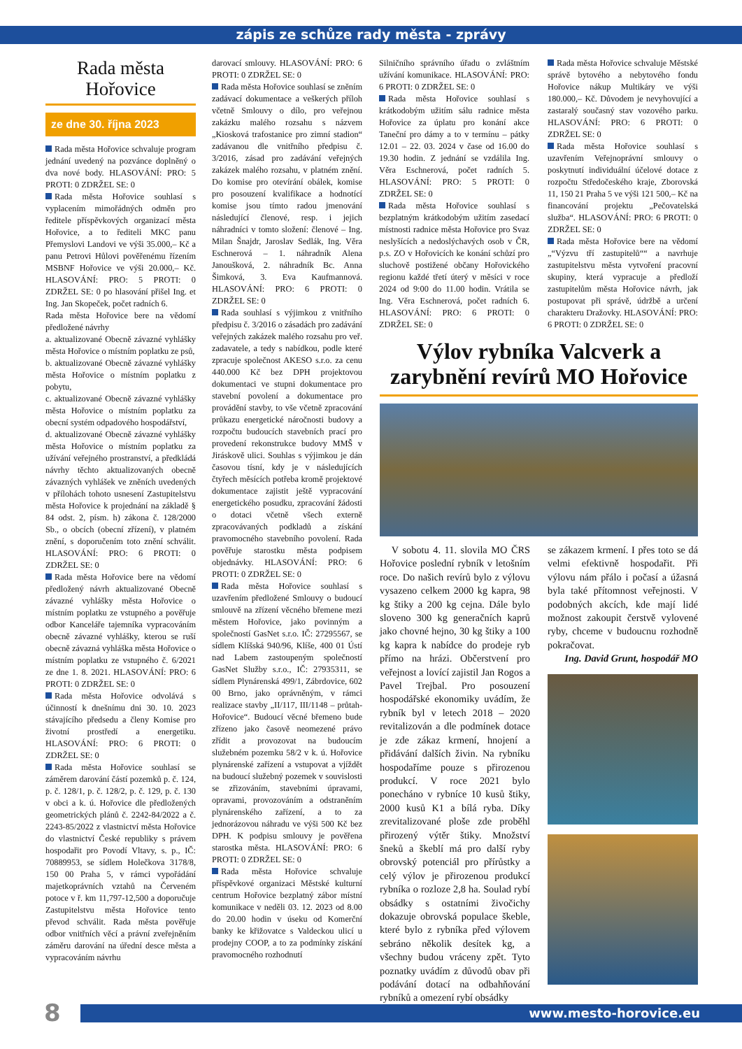zápis ze schůze rady města - zprávy
Rada města
Hořovice
ze dne 30. října 2023
Rada města Hořovice schvaluje program jednání uvedený na pozvánce doplněný o dva nové body. HLASOVÁNÍ: PRO: 5 PROTI: 0 ZDRŽEL SE: 0
Rada města Hořovice souhlasí s vyplacením mimořádných odměn pro ředitele příspěvkových organizací města Hořovice, a to řediteli MKC panu Přemyslovi Landovi ve výši 35.000,– Kč a panu Petrovi Hůlovi pověřenému řízením MSBNF Hořovice ve výši 20.000,– Kč. HLASOVÁNÍ: PRO: 5 PROTI: 0 ZDRŽEL SE: 0 po hlasování přišel Ing. et Ing. Jan Skopeček, počet radních 6.
Rada města Hořovice bere na vědomí předložené návrhy
a. aktualizované Obecně závazné vyhlášky města Hořovice o místním poplatku ze psů,
b. aktualizované Obecně závazné vyhlášky města Hořovice o místním poplatku z pobytu,
c. aktualizované Obecně závazné vyhlášky města Hořovice o místním poplatku za obecní systém odpadového hospodářství,
d. aktualizované Obecně závazné vyhlášky města Hořovice o místním poplatku za užívání veřejného prostranství, a předkládá návrhy těchto aktualizovaných obecně závazných vyhlášek ve zněních uvedených v přílohách tohoto usnesení Zastupitelstvu města Hořovice k projednání na základě § 84 odst. 2, písm. h) zákona č. 128/2000 Sb., o obcích (obecní zřízení), v platném znění, s doporučením toto znění schválit. HLASOVÁNÍ: PRO: 6 PROTI: 0 ZDRŽEL SE: 0
Rada města Hořovice bere na vědomí předložený návrh aktualizované Obecně závazné vyhlášky města Hořovice o místním poplatku ze vstupného a pověřuje odbor Kanceláře tajemníka vypracováním obecně závazné vyhlášky, kterou se ruší obecně závazná vyhláška města Hořovice o místním poplatku ze vstupného č. 6/2021 ze dne 1. 8. 2021. HLASOVÁNÍ: PRO: 6 PROTI: 0 ZDRŽEL SE: 0
Rada města Hořovice odvolává s účinností k dnešnímu dni 30. 10. 2023 stávajícího předsedu a členy Komise pro životní prostředí a energetiku. HLASOVÁNÍ: PRO: 6 PROTI: 0 ZDRŽEL SE: 0
Rada města Hořovice souhlasí se záměrem darování částí pozemků p. č. 124, p. č. 128/1, p. č. 128/2, p. č. 129, p. č. 130 v obci a k. ú. Hořovice dle předložených geometrických plánů č. 2242-84/2022 a č. 2243-85/2022 z vlastnictví města Hořovice do vlastnictví České republiky s právem hospodařit pro Povodí Vltavy, s. p., IČ: 70889953, se sídlem Holečkova 3178/8, 150 00 Praha 5, v rámci vypořádání majetkoprávních vztahů na Červeném potoce v ř. km 11,797-12,500 a doporučuje Zastupitelstvu města Hořovice tento převod schválit. Rada města pověřuje odbor vnitřních věcí a právní zveřejněním záměru darování na úřední desce města a vypracováním návrhu
darovací smlouvy. HLASOVÁNÍ: PRO: 6 PROTI: 0 ZDRŽEL SE: 0
Rada města Hořovice souhlasí se zněním zadávací dokumentace a veškerých příloh včetně Smlouvy o dílo, pro veřejnou zakázku malého rozsahu s názvem „Kiosková trafostanice pro zimní stadion“ zadávanou dle vnitřního předpisu č. 3/2016, zásad pro zadávání veřejných zakázek malého rozsahu, v platném znění. Do komise pro otevírání obálek, komise pro posouzení kvalifikace a hodnotící komise jsou tímto radou jmenování následující členové, resp. i jejich náhradníci v tomto složení: členové – Ing. Milan Šnajdr, Jaroslav Sedlák, Ing. Věra Eschnerová – 1. náhradník Alena Janoušková, 2. náhradník Bc. Anna Šimková, 3. Eva Kaufmannová. HLASOVÁNÍ: PRO: 6 PROTI: 0 ZDRŽEL SE: 0
Rada souhlasí s výjimkou z vnitřního předpisu č. 3/2016 o zásadách pro zadávání veřejných zakázek malého rozsahu pro veř. zadavatele, a tedy s nabídkou, podle které zpracuje společnost AKESO s.r.o. za cenu 440.000 Kč bez DPH projektovou dokumentaci ve stupni dokumentace pro stavební povolení a dokumentace pro provádění stavby, to vše včetně zpracování průkazu energetické náročnosti budovy a rozpočtu budoucích stavebních prací pro provedení rekonstrukce budovy MMŠ v Jiráskově ulici. Souhlas s výjimkou je dán časovou tísní, kdy je v následujících čtyřech měsících potřeba kromě projektové dokumentace zajistit ještě vypracování energetického posudku, zpracování žádosti o dotaci včetně všech externě zpracovávaných podkladů a získání pravomocného stavebního povolení. Rada pověřuje starostku města podpisem objednávky. HLASOVÁNÍ: PRO: 6 PROTI: 0 ZDRŽEL SE: 0
Rada města Hořovice souhlasí s uzavřením předložené Smlouvy o budoucí smlouvě na zřízení věcného břemene mezi městem Hořovice, jako povinným a společností GasNet s.r.o. IČ: 27295567, se sídlem Klíšská 940/96, Klíše, 400 01 Ústí nad Labem zastoupeným společností GasNet Služby s.r.o., IČ: 27935311, se sídlem Plynárenská 499/1, Zábrdovice, 602 00 Brno, jako oprávněným, v rámci realizace stavby „II/117, III/1148 – průtah-Hořovice“. Budoucí věcné břemeno bude zřízeno jako časově neomezené právo zřídit a provozovat na budoucím služebném pozemku 58/2 v k. ú. Hořovice plynárenské zařízení a vstupovat a vjíždět na budoucí služebný pozemek v souvislosti se zřizováním, stavebními úpravami, opravami, provozováním a odstraněním plynárenského zařízení, a to za jednorázovou náhradu ve výši 500 Kč bez DPH. K podpisu smlouvy je pověřena starostka města. HLASOVÁNÍ: PRO: 6 PROTI: 0 ZDRŽEL SE: 0
Rada města Hořovice schvaluje příspěvkové organizaci Městské kulturní centrum Hořovice bezplatný zábor místní komunikace v neděli 03. 12. 2023 od 8.00 do 20.00 hodin v úseku od Komerční banky ke křižovatce s Valdeckou ulicí u prodejny COOP, a to za podmínky získání pravomocného rozhodnutí
Silničního správního úřadu o zvláštním užívání komunikace. HLASOVÁNÍ: PRO: 6 PROTI: 0 ZDRŽEL SE: 0
Rada města Hořovice souhlasí s krátkodobým užitím sálu radnice města Hořovice za úplatu pro konání akce Taneční pro dámy a to v termínu – pátky 12.01 – 22. 03. 2024 v čase od 16.00 do 19.30 hodin. Z jednání se vzdálila Ing. Věra Eschnerová, počet radních 5. HLASOVÁNÍ: PRO: 5 PROTI: 0 ZDRŽEL SE: 0
Rada města Hořovice souhlasí s bezplatným krátkodobým užitím zasedací místnosti radnice města Hořovice pro Svaz neslyšících a nedoslýchavých osob v ČR, p.s. ZO v Hořovicích ke konání schůzí pro sluchově postižené občany Hořovického regionu každé třetí úterý v měsíci v roce 2024 od 9:00 do 11.00 hodin. Vrátila se Ing. Věra Eschnerová, počet radních 6. HLASOVÁNÍ: PRO: 6 PROTI: 0 ZDRŽEL SE: 0
Rada města Hořovice schvaluje Městské správě bytového a nebytového fondu Hořovice nákup Multikáry ve výši 180.000,– Kč. Důvodem je nevyhovující a zastaralý současný stav vozového parku. HLASOVÁNÍ: PRO: 6 PROTI: 0 ZDRŽEL SE: 0
Rada města Hořovice souhlasí s uzavřením Veřejnoprávní smlouvy o poskytnutí individuální účelové dotace z rozpočtu Středočeského kraje, Zborovská 11, 150 21 Praha 5 ve výši 121 500,– Kč na financování projektu „Pečovatelská služba“. HLASOVÁNÍ: PRO: 6 PROTI: 0 ZDRŽEL SE: 0
Rada města Hořovice bere na vědomí „“Výzvu tří zastupitelů““ a navrhuje zastupitelstvu města vytvoření pracovní skupiny, která vypracuje a předloží zastupitelům města Hořovice návrh, jak postupovat při správě, údržbě a určení charakteru Dražovky. HLASOVÁNÍ: PRO: 6 PROTI: 0 ZDRŽEL SE: 0
Výlov rybníka Valcverk a zarybnění revírů MO Hořovice
V sobotu 4. 11. slovila MO ČRS Hořovice poslední rybník v letošním roce. Do našich revírů bylo z výlovu vysazeno celkem 2000 kg kapra, 98 kg štiky a 200 kg cejna. Dále bylo sloveno 300 kg generačních kaprů jako chovné hejno, 30 kg štiky a 100 kg kapra k nabídce do prodeje ryb přímo na hrázi. Občerstvení pro veřejnost a lovící zajistil Jan Rogos a Pavel Trejbal. Pro posouzení hospodářské ekonomiky uvádím, že rybník byl v letech 2018 – 2020 revitalizován a dle podmínek dotace je zde zákaz krmení, hnojení a přidávání dalších živin. Na rybníku hospodaříme pouze s přirozenou produkcí. V roce 2021 bylo ponecháno v rybníce 10 kusů štiky, 2000 kusů K1 a bílá ryba. Díky zrevitalizované ploše zde proběhl přirozený výtěr štiky. Množství šneků a škeblí má pro další ryby obrovský potenciál pro přírůstky a celý výlov je přirozenou produkcí rybníka o rozloze 2,8 ha. Soulad rybí obsádky s ostatními živočichy dokazuje obrovská populace škeble, které bylo z rybníka před výlovem sebráno několik desítek kg, a všechny budou vráceny zpět. Tyto poznatky uvádím z důvodů obav při podávání dotací na odbahňování rybníků a omezení rybí obsádky
se zákazem krmení. I přes toto se dá velmi efektivně hospodařit. Při výlovu nám přálo i počasí a úžasná byla také přítomnost veřejnosti. V podobných akcích, kde mají lidé možnost zakoupit čerstvě vylovené ryby, chceme v budoucnu rozhodně pokračovat.
Ing. David Grunt, hospodář MO
8 www.mesto-horovice.eu